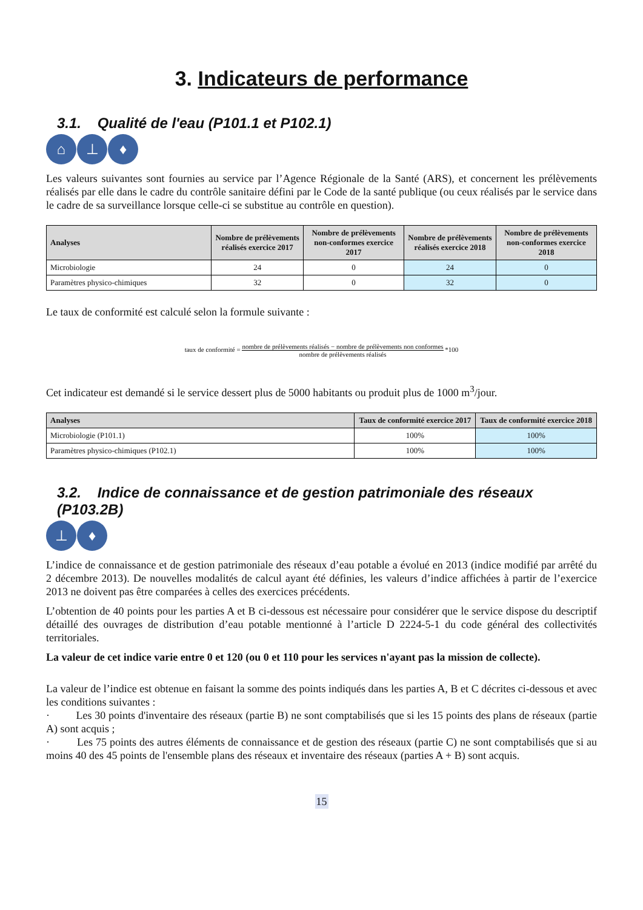3. Indicateurs de performance
3.1. Qualité de l'eau (P101.1 et P102.1)
⌂ ⊥ ♦
Les valeurs suivantes sont fournies au service par l’Agence Régionale de la Santé (ARS), et concernent les prélèvements réalisés par elle dans le cadre du contrôle sanitaire défini par le Code de la santé publique (ou ceux réalisés par le service dans le cadre de sa surveillance lorsque celle-ci se substitue au contrôle en question).
| Analyses | Nombre de prélèvements réalisés exercice 2017 | Nombre de prélèvements non-conformes exercice 2017 | Nombre de prélèvements réalisés exercice 2018 | Nombre de prélèvements non-conformes exercice 2018 |
| --- | --- | --- | --- | --- |
| Microbiologie | 24 | 0 | 24 | 0 |
| Paramètres physico-chimiques | 32 | 0 | 32 | 0 |
Le taux de conformité est calculé selon la formule suivante :
taux de conformité = nombre de prélèvements réalisés − nombre de prélèvements non conformes nombre de prélèvements réalisés *100
Cet indicateur est demandé si le service dessert plus de 5000 habitants ou produit plus de 1000 m<sup>3</sup>/jour.
| Analyses | Taux de conformité exercice 2017 | Taux de conformité exercice 2018 |
| --- | --- | --- |
| Microbiologie (P101.1) | 100% | 100% |
| Paramètres physico-chimiques (P102.1) | 100% | 100% |
3.2. Indice de connaissance et de gestion patrimoniale des réseaux (P103.2B)
⊥ ♦
L’indice de connaissance et de gestion patrimoniale des réseaux d’eau potable a évolué en 2013 (indice modifié par arrêté du 2 décembre 2013). De nouvelles modalités de calcul ayant été définies, les valeurs d’indice affichées à partir de l’exercice 2013 ne doivent pas être comparées à celles des exercices précédents.
L’obtention de 40 points pour les parties A et B ci-dessous est nécessaire pour considérer que le service dispose du descriptif détaillé des ouvrages de distribution d’eau potable mentionné à l’article D 2224-5-1 du code général des collectivités territoriales.
La valeur de cet indice varie entre 0 et 120 (ou 0 et 110 pour les services n'ayant pas la mission de collecte).
La valeur de l’indice est obtenue en faisant la somme des points indiqués dans les parties A, B et C décrites ci-dessous et avec les conditions suivantes :
· Les 30 points d'inventaire des réseaux (partie B) ne sont comptabilisés que si les 15 points des plans de réseaux (partie A) sont acquis ;
· Les 75 points des autres éléments de connaissance et de gestion des réseaux (partie C) ne sont comptabilisés que si au moins 40 des 45 points de l'ensemble plans des réseaux et inventaire des réseaux (parties A + B) sont acquis.
15